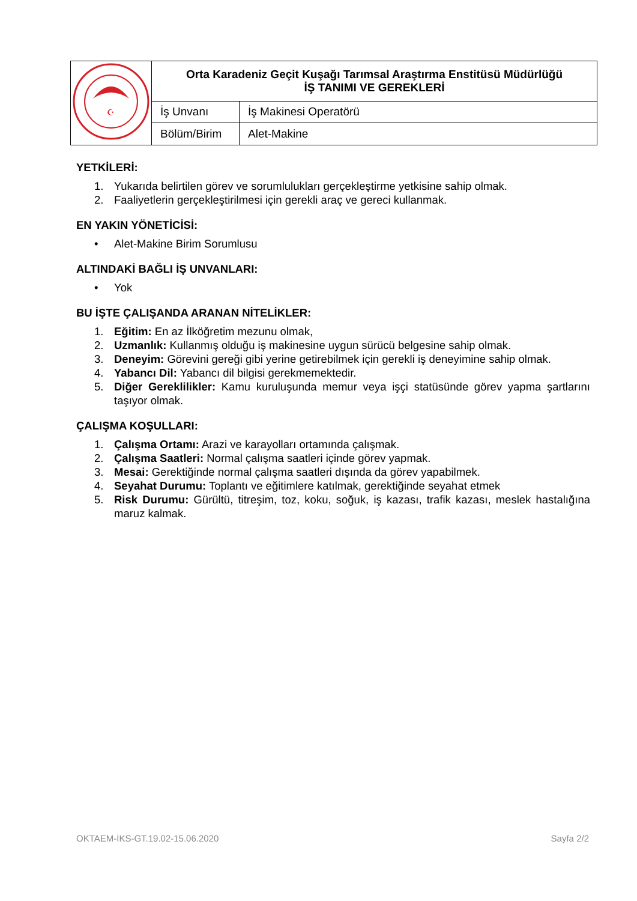| ☪ | Orta Karadeniz Geçit Kuşağı Tarımsal Araştırma Enstitüsü Müdürlüğü İŞ TANIMI VE GEREKLERİ | |
| | İş Unvanı | İş Makinesi Operatörü |
| | Bölüm/Birim | Alet-Makine |
YETKİLERİ:
1. Yukarıda belirtilen görev ve sorumlulukları gerçekleştirme yetkisine sahip olmak.
2. Faaliyetlerin gerçekleştirilmesi için gerekli araç ve gereci kullanmak.
EN YAKIN YÖNETİCİSİ:
• Alet-Makine Birim Sorumlusu
ALTINDAKİ BAĞLI İŞ UNVANLARI:
• Yok
BU İŞTE ÇALIŞANDA ARANAN NİTELİKLER:
1. Eğitim: En az İlköğretim mezunu olmak,
2. Uzmanlık: Kullanmış olduğu iş makinesine uygun sürücü belgesine sahip olmak.
3. Deneyim: Görevini gereği gibi yerine getirebilmek için gerekli iş deneyimine sahip olmak.
4. Yabancı Dil: Yabancı dil bilgisi gerekmemektedir.
5. Diğer Gereklilikler: Kamu kuruluşunda memur veya işçi statüsünde görev yapma şartlarını taşıyor olmak.
ÇALIŞMA KOŞULLARI:
1. Çalışma Ortamı: Arazi ve karayolları ortamında çalışmak.
2. Çalışma Saatleri: Normal çalışma saatleri içinde görev yapmak.
3. Mesai: Gerektiğinde normal çalışma saatleri dışında da görev yapabilmek.
4. Seyahat Durumu: Toplantı ve eğitimlere katılmak, gerektiğinde seyahat etmek
5. Risk Durumu: Gürültü, titreşim, toz, koku, soğuk, iş kazası, trafik kazası, meslek hastalığına maruz kalmak.
OKTAEM-İKS-GT.19.02-15.06.2020 Sayfa 2/2